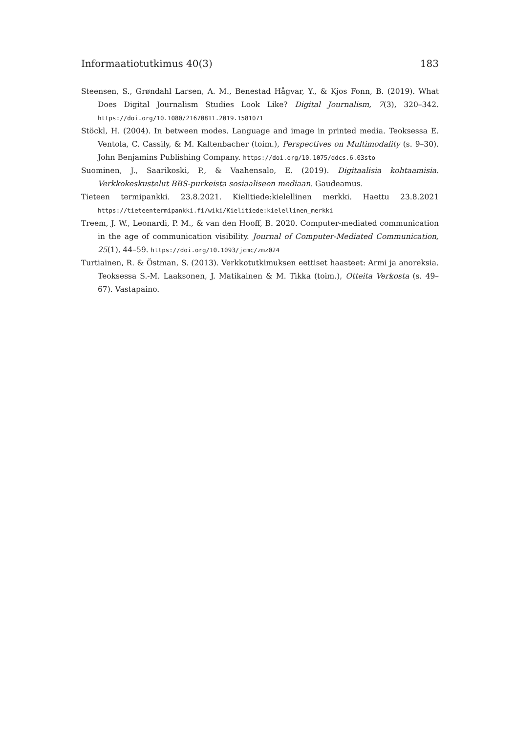Informaatiotutkimus 40(3) 183
Steensen, S., Grøndahl Larsen, A. M., Benestad Hågvar, Y., & Kjos Fonn, B. (2019). What Does Digital Journalism Studies Look Like? Digital Journalism, 7(3), 320–342. https://doi.org/10.1080/21670811.2019.1581071
Stöckl, H. (2004). In between modes. Language and image in printed media. Teoksessa E. Ventola, C. Cassily, & M. Kaltenbacher (toim.), Perspectives on Multimodality (s. 9–30). John Benjamins Publishing Company. https://doi.org/10.1075/ddcs.6.03sto
Suominen, J., Saarikoski, P., & Vaahensalo, E. (2019). Digitaalisia kohtaamisia. Verkkokeskustelut BBS-purkeista sosiaaliseen mediaan. Gaudeamus.
Tieteen termipankki. 23.8.2021. Kielitiede:kielellinen merkki. Haettu 23.8.2021 https://tieteentermipankki.fi/wiki/Kielitiede:kielellinen_merkki
Treem, J. W., Leonardi, P. M., & van den Hooff, B. 2020. Computer-mediated communication in the age of communication visibility. Journal of Computer-Mediated Communication, 25(1), 44–59. https://doi.org/10.1093/jcmc/zmz024
Turtiainen, R. & Östman, S. (2013). Verkkotutkimuksen eettiset haasteet: Armi ja anoreksia. Teoksessa S.-M. Laaksonen, J. Matikainen & M. Tikka (toim.), Otteita Verkosta (s. 49–67). Vastapaino.